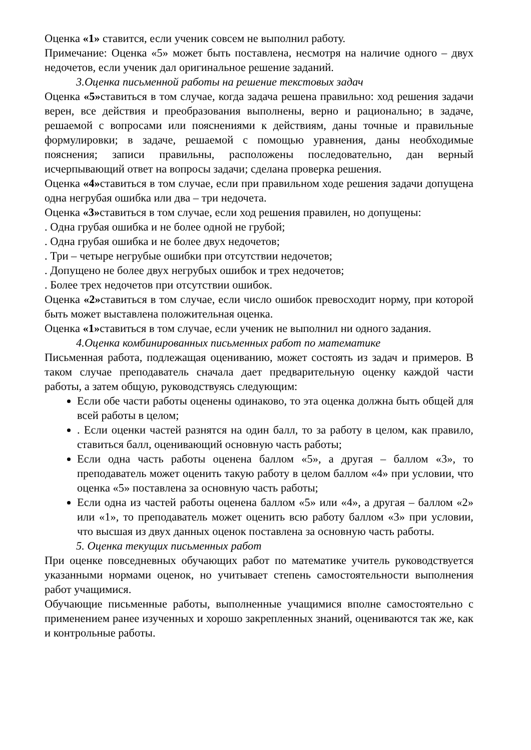Оценка «1» ставится, если ученик совсем не выполнил работу.
Примечание: Оценка «5» может быть поставлена, несмотря на наличие одного – двух недочетов, если ученик дал оригинальное решение заданий.
3.Оценка письменной работы на решение текстовых задач
Оценка «5»ставиться в том случае, когда задача решена правильно: ход решения задачи верен, все действия и преобразования выполнены, верно и рационально; в задаче, решаемой с вопросами или пояснениями к действиям, даны точные и правильные формулировки; в задаче, решаемой с помощью уравнения, даны необходимые пояснения; записи правильны, расположены последовательно, дан верный исчерпывающий ответ на вопросы задачи; сделана проверка решения.
Оценка «4»ставиться в том случае, если при правильном ходе решения задачи допущена одна негрубая ошибка или два – три недочета.
Оценка «3»ставиться в том случае, если ход решения правилен, но допущены:
. Одна грубая ошибка и не более одной не грубой;
. Одна грубая ошибка и не более двух недочетов;
. Три – четыре негрубые ошибки при отсутствии недочетов;
. Допущено не более двух негрубых ошибок и трех недочетов;
. Более трех недочетов при отсутствии ошибок.
Оценка «2»ставиться в том случае, если число ошибок превосходит норму, при которой быть может выставлена положительная оценка.
Оценка «1»ставиться в том случае, если ученик не выполнил ни одного задания.
4.Оценка комбинированных письменных работ по математике
Письменная работа, подлежащая оцениванию, может состоять из задач и примеров. В таком случае преподаватель сначала дает предварительную оценку каждой части работы, а затем общую, руководствуясь следующим:
Если обе части работы оценены одинаково, то эта оценка должна быть общей для всей работы в целом;
. Если оценки частей разнятся на один балл, то за работу в целом, как правило, ставиться балл, оценивающий основную часть работы;
Если одна часть работы оценена баллом «5», а другая – баллом «3», то преподаватель может оценить такую работу в целом баллом «4» при условии, что оценка «5» поставлена за основную часть работы;
Если одна из частей работы оценена баллом «5» или «4», а другая – баллом «2» или «1», то преподаватель может оценить всю работу баллом «3» при условии, что высшая из двух данных оценок поставлена за основную часть работы.
5. Оценка текущих письменных работ
При оценке повседневных обучающих работ по математике учитель руководствуется указанными нормами оценок, но учитывает степень самостоятельности выполнения работ учащимися.
Обучающие письменные работы, выполненные учащимися вполне самостоятельно с применением ранее изученных и хорошо закрепленных знаний, оцениваются так же, как и контрольные работы.